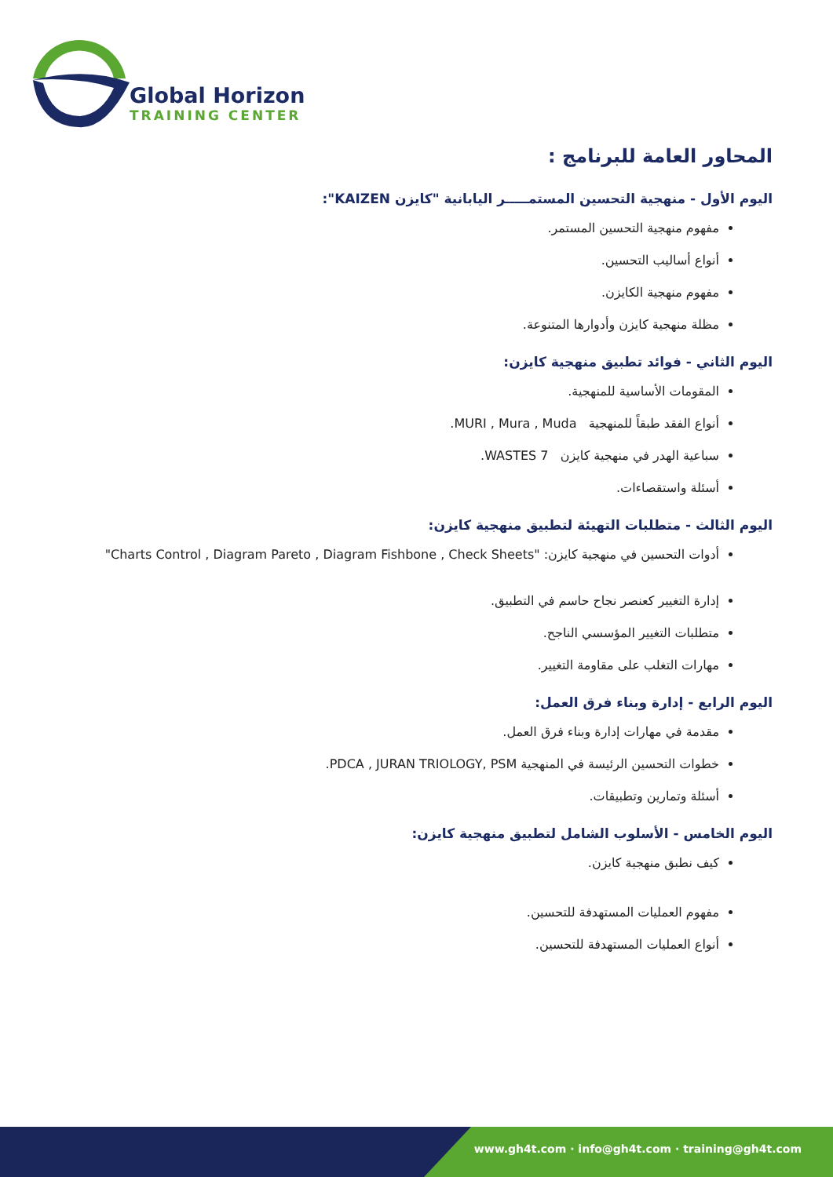Global Horizon
TRAINING CENTER
المحاور العامة للبرنامج :
اليوم الأول - منهجية التحسين المستمـــــر اليابانية "كايزن KAIZEN":
مفهوم منهجية التحسين المستمر.
أنواع أساليب التحسين.
مفهوم منهجية الكايزن.
مظلة منهجية كايزن وأدوارها المتنوعة.
اليوم الثاني - فوائد تطبيق منهجية كايزن:
المقومات الأساسية للمنهجية.
أنواع الفقد طبقاً للمنهجية MURI , Mura , Muda.
سباعية الهدر في منهجية كايزن 7 WASTES.
أسئلة واستقصاءات.
اليوم الثالث - متطلبات التهيئة لتطبيق منهجية كايزن:
أدوات التحسين في منهجية كايزن: "Charts Control , Diagram Pareto , Diagram Fishbone , Check Sheets"
إدارة التغيير كعنصر نجاح حاسم في التطبيق.
متطلبات التغيير المؤسسي الناجح.
مهارات التغلب على مقاومة التغيير.
اليوم الرابع - إدارة وبناء فرق العمل:
مقدمة في مهارات إدارة وبناء فرق العمل.
خطوات التحسين الرئيسة في المنهجية PDCA , JURAN TRIOLOGY, PSM.
أسئلة وتمارين وتطبيقات.
اليوم الخامس - الأسلوب الشامل لتطبيق منهجية كايزن:
كيف نطبق منهجية كايزن.
مفهوم العمليات المستهدفة للتحسين.
أنواع العمليات المستهدفة للتحسين.
www.gh4t.com · info@gh4t.com · training@gh4t.com